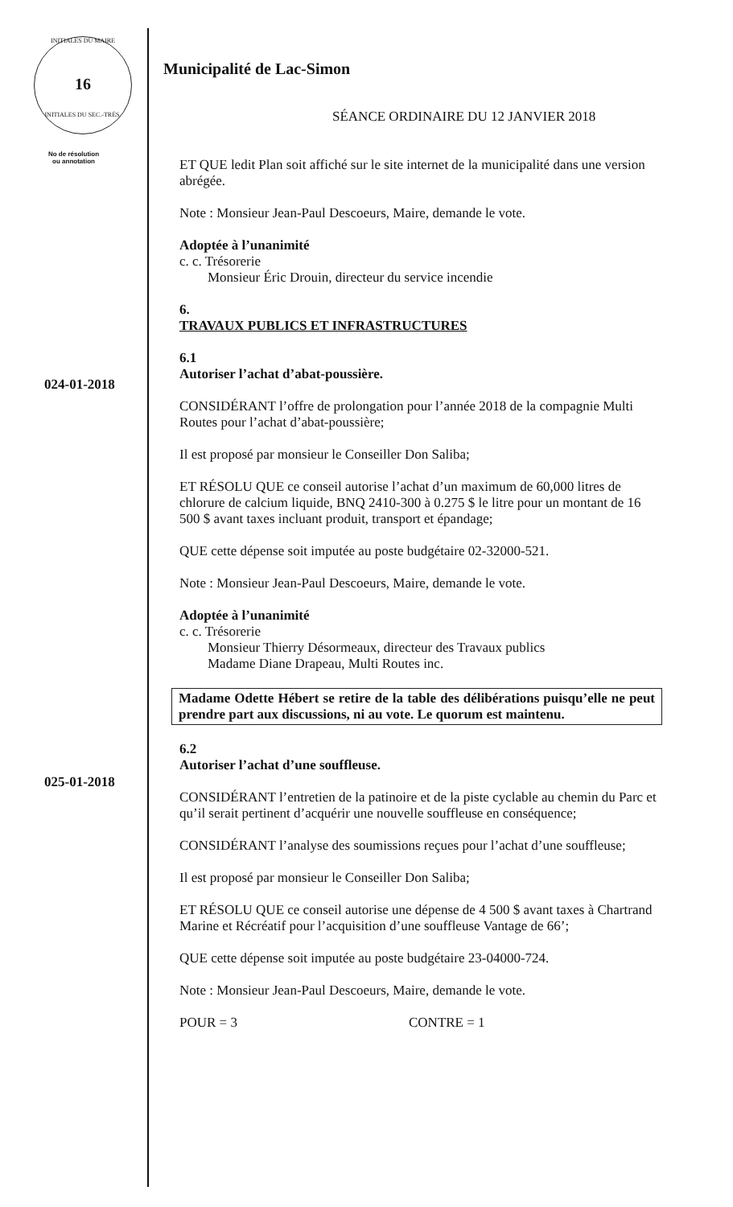INITIALES DU MAIRE
16
INITIALES DU SEC.-TRÉS.
No de résolution
ou annotation
Municipalité de Lac-Simon
SÉANCE ORDINAIRE DU 12 JANVIER 2018
ET QUE ledit Plan soit affiché sur le site internet de la municipalité dans une version abrégée.
Note : Monsieur Jean-Paul Descoeurs, Maire, demande le vote.
Adoptée à l’unanimité
c. c. Trésorerie
Monsieur Éric Drouin, directeur du service incendie
6.
TRAVAUX PUBLICS ET INFRASTRUCTURES
6.1
024-01-2018
Autoriser l’achat d’abat-poussière.
CONSIDÉRANT l’offre de prolongation pour l’année 2018 de la compagnie Multi Routes pour l’achat d’abat-poussière;
Il est proposé par monsieur le Conseiller Don Saliba;
ET RÉSOLU QUE ce conseil autorise l’achat d’un maximum de 60,000 litres de chlorure de calcium liquide, BNQ 2410-300 à 0.275 $ le litre pour un montant de 16 500 $ avant taxes incluant produit, transport et épandage;
QUE cette dépense soit imputée au poste budgétaire 02-32000-521.
Note : Monsieur Jean-Paul Descoeurs, Maire, demande le vote.
Adoptée à l’unanimité
c. c. Trésorerie
Monsieur Thierry Désormeaux, directeur des Travaux publics
Madame Diane Drapeau, Multi Routes inc.
Madame Odette Hébert se retire de la table des délibérations puisqu’elle ne peut prendre part aux discussions, ni au vote. Le quorum est maintenu.
6.2
025-01-2018
Autoriser l’achat d’une souffleuse.
CONSIDÉRANT l’entretien de la patinoire et de la piste cyclable au chemin du Parc et qu’il serait pertinent d’acquérir une nouvelle souffleuse en conséquence;
CONSIDÉRANT l’analyse des soumissions reçues pour l’achat d’une souffleuse;
Il est proposé par monsieur le Conseiller Don Saliba;
ET RÉSOLU QUE ce conseil autorise une dépense de 4 500 $ avant taxes à Chartrand Marine et Récréatif pour l’acquisition d’une souffleuse Vantage de 66’;
QUE cette dépense soit imputée au poste budgétaire 23-04000-724.
Note : Monsieur Jean-Paul Descoeurs, Maire, demande le vote.
POUR = 3 CONTRE = 1